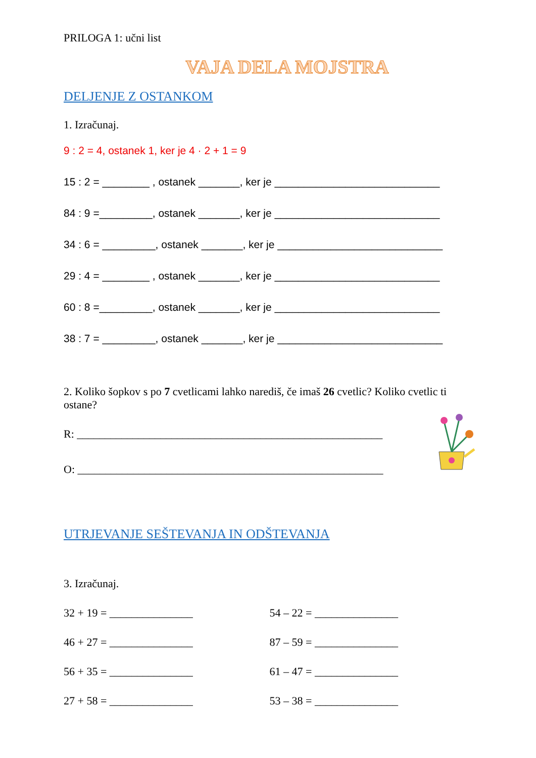PRILOGA 1: učni list
VAJA DELA MOJSTRA
DELJENJE Z OSTANKOM
1. Izračunaj.
9 : 2 = 4, ostanek 1, ker je 4 · 2 + 1 = 9
15 : 2 = ________ , ostanek _______, ker je ____________________________
84 : 9 =_________, ostanek _______, ker je ____________________________
34 : 6 = _________, ostanek _______, ker je ____________________________
29 : 4 = ________ , ostanek _______, ker je ____________________________
60 : 8 =_________, ostanek _______, ker je ____________________________
38 : 7 = _________, ostanek _______, ker je ____________________________
2. Koliko šopkov s po 7 cvetlicami lahko narediš, če imaš 26 cvetlic? Koliko cvetlic ti ostane?
R: _______________________________________________________
O: _______________________________________________________
UTRJEVANJE SEŠTEVANJA IN ODŠTEVANJA
3. Izračunaj.
32 + 19 = _______________ 54 – 22 = _______________
46 + 27 = _______________ 87 – 59 = _______________
56 + 35 = _______________ 61 – 47 = _______________
27 + 58 = _______________ 53 – 38 = _______________